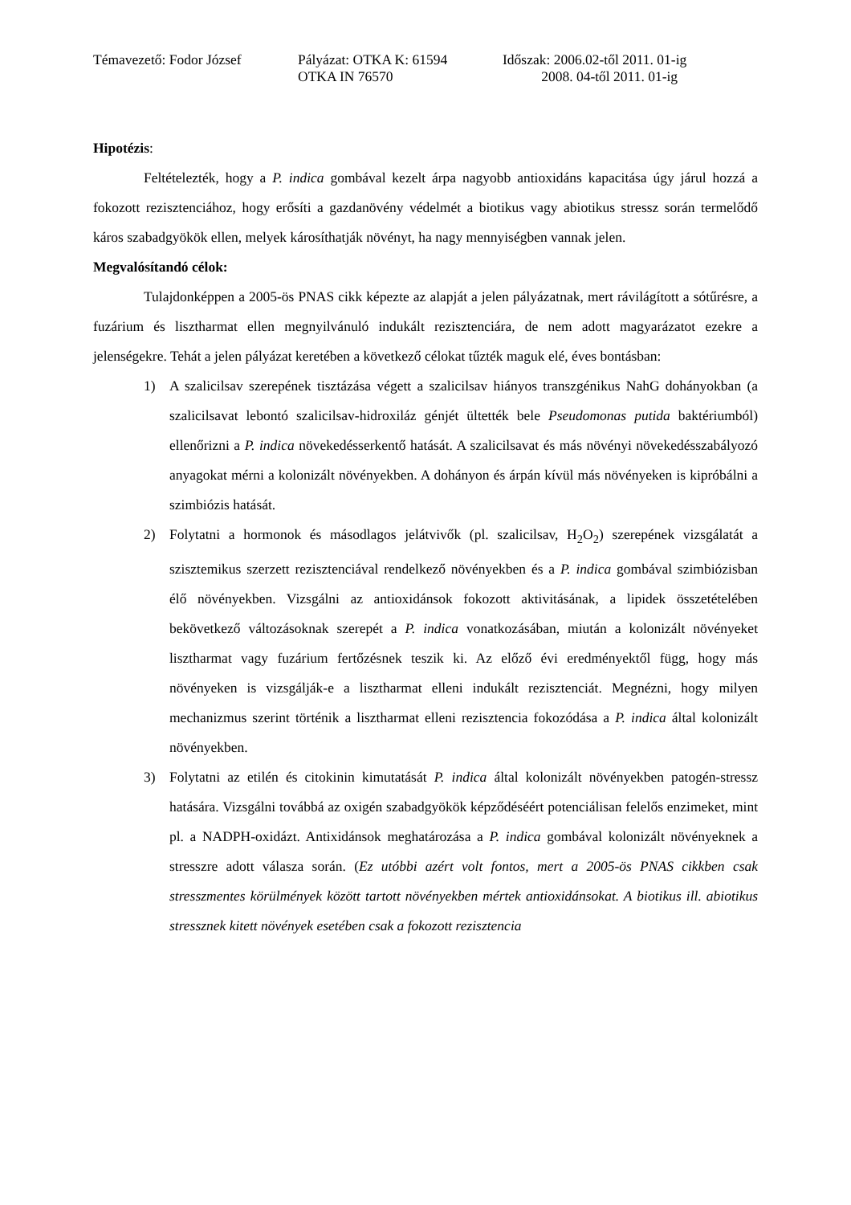Témavezető: Fodor József
Pályázat: OTKA K: 61594
OTKA IN 76570
Időszak: 2006.02-től 2011. 01-ig
2008. 04-től 2011. 01-ig
Hipotézis:
Feltételezték, hogy a P. indica gombával kezelt árpa nagyobb antioxidáns kapacitása úgy járul hozzá a fokozott rezisztenciához, hogy erősíti a gazdanövény védelmét a biotikus vagy abiotikus stressz során termelődő káros szabadgyökök ellen, melyek károsíthatják növényt, ha nagy mennyiségben vannak jelen.
Megvalósítandó célok:
Tulajdonképpen a 2005-ös PNAS cikk képezte az alapját a jelen pályázatnak, mert rávilágított a sótűrésre, a fuzárium és lisztharmat ellen megnyilvánuló indukált rezisztenciára, de nem adott magyarázatot ezekre a jelenségekre. Tehát a jelen pályázat keretében a következő célokat tűzték maguk elé, éves bontásban:
1) A szalicilsav szerepének tisztázása végett a szalicilsav hiányos transzgénikus NahG dohányokban (a szalicilsavat lebontó szalicilsav-hidroxiláz génjét ültették bele Pseudomonas putida baktériumból) ellenőrizni a P. indica növekedésserkentő hatását. A szalicilsavat és más növényi növekedésszabályozó anyagokat mérni a kolonizált növényekben. A dohányon és árpán kívül más növényeken is kipróbálni a szimbiózis hatását.
2) Folytatni a hormonok és másodlagos jelátvivők (pl. szalicilsav, H<sub>2</sub>O<sub>2</sub>) szerepének vizsgálatát a szisztemikus szerzett rezisztenciával rendelkező növényekben és a P. indica gombával szimbiózisban élő növényekben. Vizsgálni az antioxidánsok fokozott aktivitásának, a lipidek összetételében bekövetkező változásoknak szerepét a P. indica vonatkozásában, miután a kolonizált növényeket lisztharmat vagy fuzárium fertőzésnek teszik ki. Az előző évi eredményektől függ, hogy más növényeken is vizsgálják-e a lisztharmat elleni indukált rezisztenciát. Megnézni, hogy milyen mechanizmus szerint történik a lisztharmat elleni rezisztencia fokozódása a P. indica által kolonizált növényekben.
3) Folytatni az etilén és citokinin kimutatását P. indica által kolonizált növényekben patogén-stressz hatására. Vizsgálni továbbá az oxigén szabadgyökök képződéséért potenciálisan felelős enzimeket, mint pl. a NADPH-oxidázt. Antixidánsok meghatározása a P. indica gombával kolonizált növényeknek a stresszre adott válasza során. (Ez utóbbi azért volt fontos, mert a 2005-ös PNAS cikkben csak stresszmentes körülmények között tartott növényekben mértek antioxidánsokat. A biotikus ill. abiotikus stressznek kitett növények esetében csak a fokozott rezisztencia